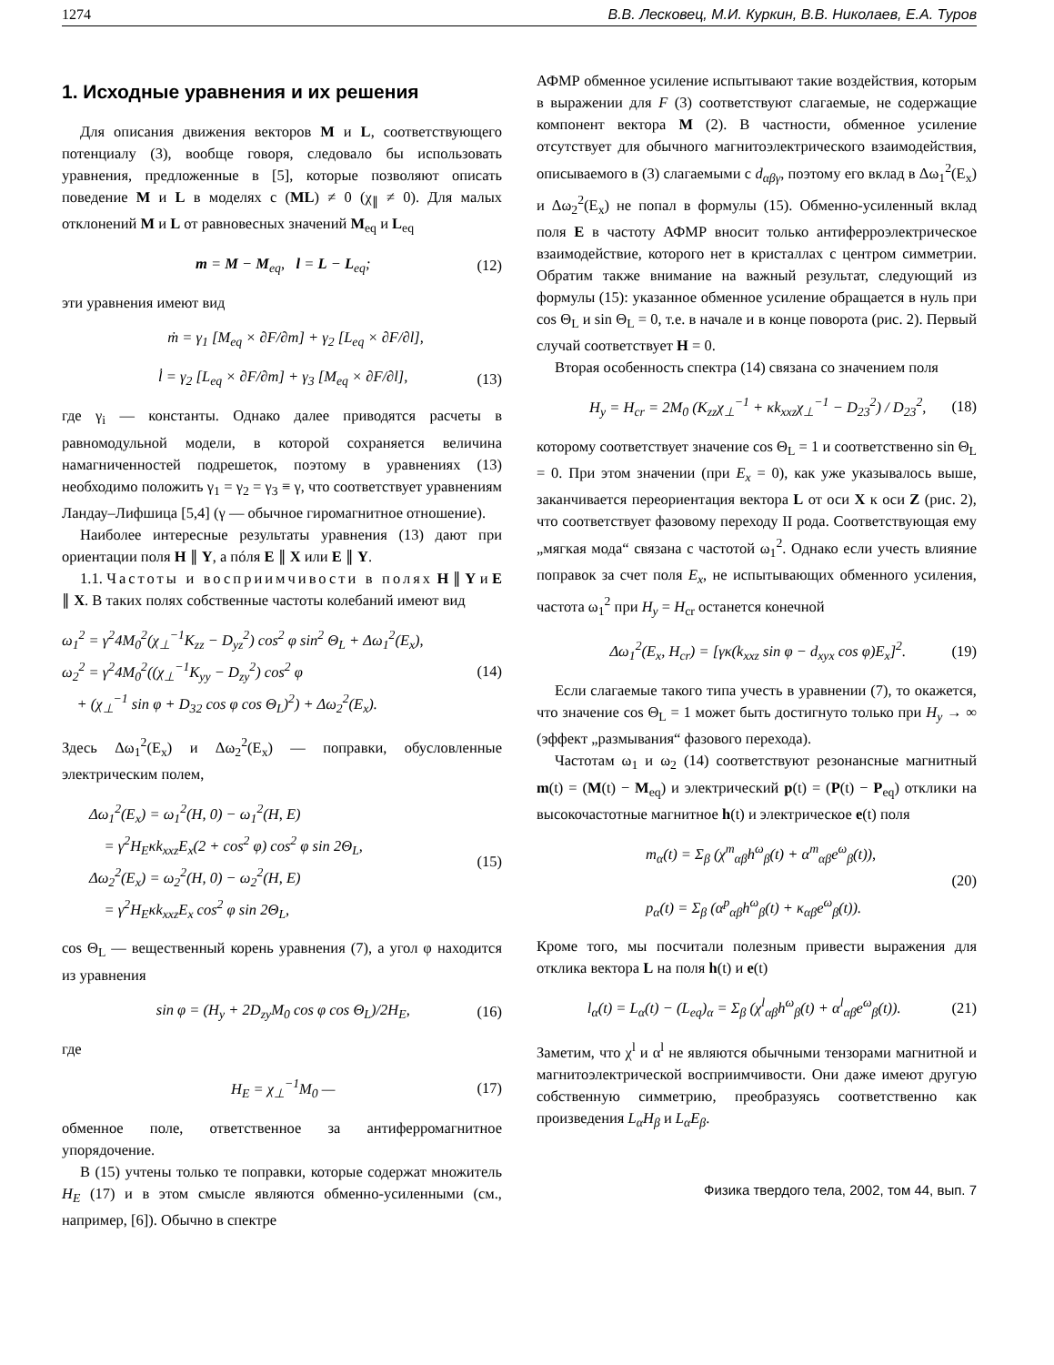1274 В.В. Лесковец, М.И. Куркин, В.В. Николаев, Е.А. Туров
1. Исходные уравнения и их решения
Для описания движения векторов M и L, соответствующего потенциалу (3), вообще говоря, следовало бы использовать уравнения, предложенные в [5], которые позволяют описать поведение M и L в моделях с (ML) ≠ 0 (χ<sub>∥</sub> ≠ 0). Для малых отклонений M и L от равновесных значений M<sub>eq</sub> и L<sub>eq</sub>
m = M − M<sub>eq</sub>, l = L − L<sub>eq</sub>; (12)
эти уравнения имеют вид
ṁ = γ<sub>1</sub> [M<sub>eq</sub> × ∂F/∂m] + γ<sub>2</sub> [L<sub>eq</sub> × ∂F/∂l],
l̇ = γ<sub>2</sub> [L<sub>eq</sub> × ∂F/∂m] + γ<sub>3</sub> [M<sub>eq</sub> × ∂F/∂l], (13)
где γ<sub>i</sub> — константы. Однако далее приводятся расчеты в равномодульной модели, в которой сохраняется величина намагниченностей подрешеток, поэтому в уравнениях (13) необходимо положить γ<sub>1</sub> = γ<sub>2</sub> = γ<sub>3</sub> ≡ γ, что соответствует уравнениям Ландау–Лифшица [5,4] (γ — обычное гиромагнитное отношение).
Наиболее интересные результаты уравнения (13) дают при ориентации поля H ∥ Y, а пóля E ∥ X или E ∥ Y.
1.1. Частоты и восприимчивости в полях H ∥ Y и E ∥ X. В таких полях собственные частоты колебаний имеют вид
ω<sub>1</sub><sup>2</sup> = γ<sup>2</sup>4M<sub>0</sub><sup>2</sup>(χ<sub>⊥</sub><sup>−1</sup>K<sub>zz</sub> − D<sub>yz</sub><sup>2</sup>) cos<sup>2</sup> φ sin<sup>2</sup> Θ<sub>L</sub> + Δω<sub>1</sub><sup>2</sup>(E<sub>x</sub>),
ω<sub>2</sub><sup>2</sup> = γ<sup>2</sup>4M<sub>0</sub><sup>2</sup>((χ<sub>⊥</sub><sup>−1</sup>K<sub>yy</sub> − D<sub>zy</sub><sup>2</sup>) cos<sup>2</sup> φ
+ (χ<sub>⊥</sub><sup>−1</sup> sin φ + D<sub>32</sub> cos φ cos Θ<sub>L</sub>)<sup>2</sup>) + Δω<sub>2</sub><sup>2</sup>(E<sub>x</sub>). (14)
Здесь Δω<sub>1</sub><sup>2</sup>(E<sub>x</sub>) и Δω<sub>2</sub><sup>2</sup>(E<sub>x</sub>) — поправки, обусловленные электрическим полем,
Δω<sub>1</sub><sup>2</sup>(E<sub>x</sub>) = ω<sub>1</sub><sup>2</sup>(H, 0) − ω<sub>1</sub><sup>2</sup>(H, E)
= γ<sup>2</sup>H<sub>E</sub>κk<sub>xxz</sub>E<sub>x</sub>(2 + cos<sup>2</sup> φ) cos<sup>2</sup> φ sin 2Θ<sub>L</sub>,
Δω<sub>2</sub><sup>2</sup>(E<sub>x</sub>) = ω<sub>2</sub><sup>2</sup>(H, 0) − ω<sub>2</sub><sup>2</sup>(H, E)
= γ<sup>2</sup>H<sub>E</sub>κk<sub>xxz</sub>E<sub>x</sub> cos<sup>2</sup> φ sin 2Θ<sub>L</sub>, (15)
cos Θ<sub>L</sub> — вещественный корень уравнения (7), а угол φ находится из уравнения
sin φ = (H<sub>y</sub> + 2D<sub>zy</sub>M<sub>0</sub> cos φ cos Θ<sub>L</sub>)/2H<sub>E</sub>, (16)
где
H<sub>E</sub> = χ<sub>⊥</sub><sup>−1</sup>M<sub>0</sub> — (17)
обменное поле, ответственное за антиферромагнитное упорядочение.
В (15) учтены только те поправки, которые содержат множитель H<sub>E</sub> (17) и в этом смысле являются обменно-усиленными (см., например, [6]). Обычно в спектре
АФМР обменное усиление испытывают такие воздействия, которым в выражении для F (3) соответствуют слагаемые, не содержащие компонент вектора M (2). В частности, обменное усиление отсутствует для обычного магнитоэлектрического взаимодействия, описываемого в (3) слагаемыми с d<sub>αβγ</sub>, поэтому его вклад в Δω<sub>1</sub><sup>2</sup>(E<sub>x</sub>) и Δω<sub>2</sub><sup>2</sup>(E<sub>x</sub>) не попал в формулы (15). Обменно-усиленный вклад поля E в частоту АФМР вносит только антиферроэлектрическое взаимодействие, которого нет в кристаллах с центром симметрии. Обратим также внимание на важный результат, следующий из формулы (15): указанное обменное усиление обращается в нуль при cos Θ<sub>L</sub> и sin Θ<sub>L</sub> = 0, т.е. в начале и в конце поворота (рис. 2). Первый случай соответствует H = 0.
Вторая особенность спектра (14) связана со значением поля
H<sub>y</sub> = H<sub>cr</sub> = 2M<sub>0</sub> (K<sub>zz</sub>χ<sub>⊥</sub><sup>−1</sup> + κk<sub>xxz</sub>χ<sub>⊥</sub><sup>−1</sup> − D<sub>23</sub><sup>2</sup>) / D<sub>23</sub><sup>2</sup>, (18)
которому соответствует значение cos Θ<sub>L</sub> = 1 и соответственно sin Θ<sub>L</sub> = 0. При этом значении (при E<sub>x</sub> = 0), как уже указывалось выше, заканчивается переориентация вектора L от оси X к оси Z (рис. 2), что соответствует фазовому переходу II рода. Соответствующая ему „мягкая мода“ связана с частотой ω<sub>1</sub><sup>2</sup>. Однако если учесть влияние поправок за счет поля E<sub>x</sub>, не испытывающих обменного усиления, частота ω<sub>1</sub><sup>2</sup> при H<sub>y</sub> = H<sub>cr</sub> останется конечной
Δω<sub>1</sub><sup>2</sup>(E<sub>x</sub>, H<sub>cr</sub>) = [γκ(k<sub>xxz</sub> sin φ − d<sub>xyx</sub> cos φ)E<sub>x</sub>]<sup>2</sup>. (19)
Если слагаемые такого типа учесть в уравнении (7), то окажется, что значение cos Θ<sub>L</sub> = 1 может быть достигнуто только при H<sub>y</sub> → ∞ (эффект „размывания“ фазового перехода).
Частотам ω<sub>1</sub> и ω<sub>2</sub> (14) соответствуют резонансные магнитный m(t) = (M(t) − M<sub>eq</sub>) и электрический p(t) = (P(t) − P<sub>eq</sub>) отклики на высокочастотные магнитное h(t) и электрическое e(t) поля
m<sub>α</sub>(t) = Σ<sub>β</sub> (χ<sup>m</sup><sub>αβ</sub>h<sup>ω</sup><sub>β</sub>(t) + α<sup>m</sup><sub>αβ</sub>e<sup>ω</sup><sub>β</sub>(t)),
p<sub>α</sub>(t) = Σ<sub>β</sub> (α<sup>p</sup><sub>αβ</sub>h<sup>ω</sup><sub>β</sub>(t) + κ<sub>αβ</sub>e<sup>ω</sup><sub>β</sub>(t)). (20)
Кроме того, мы посчитали полезным привести выражения для отклика вектора L на поля h(t) и e(t)
l<sub>α</sub>(t) = L<sub>α</sub>(t) − (L<sub>eq</sub>)<sub>α</sub> = Σ<sub>β</sub> (χ<sup>l</sup><sub>αβ</sub>h<sup>ω</sup><sub>β</sub>(t) + α<sup>l</sup><sub>αβ</sub>e<sup>ω</sup><sub>β</sub>(t)). (21)
Заметим, что χ<sup>l</sup> и α<sup>l</sup> не являются обычными тензорами магнитной и магнитоэлектрической восприимчивости. Они даже имеют другую собственную симметрию, преобразуясь соответственно как произведения L<sub>α</sub>H<sub>β</sub> и L<sub>α</sub>E<sub>β</sub>.
Физика твердого тела, 2002, том 44, вып. 7